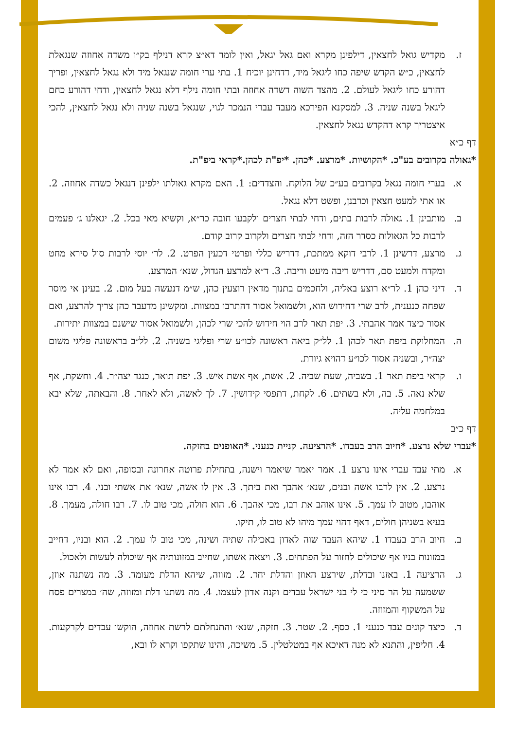ז. מקדיש גואל לחצאין, דילפינן מקרא ואם גאל יגאל, ואין לומר דא״צ קרא דנילף בק״ו משדה אחוזה שנגאלת לחצאין, כ״ש הקדש שיפה כחו ליגאל מיד, דדחינן יוכיח 1. בתי ערי חומה שנגאל מיד ולא נגאל לחצאין, ופריך דהורע כחו ליגאל לעולם. 2. מהצד השוה דשדה אחוזה ובתי חומה נילף דלא נגאל לחצאין, ודחי דהורע כחם ליגאל בשנה שניה. 3. למסקנא הפירכא מעבד עברי הנמכר לגוי, שנגאל בשנה שניה ולא נגאל לחצאין, להכי איצטריך קרא דהקדש נגאל לחצאין.
דף כ״א
*גאולה בקרובים בע"כ. *הקושיות. *מרצע. *כהן. *יפ"ת לכהן.*קראי ביפ"ת.
א. בערי חומה נגאל בקרובים בע״כ של הלוקח. והצדדים: 1. האם מקרא גאולתו ילפינן דנגאל כשדה אחוזה. 2. או אתי למעט חצאין וכרבנן, ופשט דלא נגאל.
ב. מותבינן 1. גאולה לרבות בתים, ודחי לבתי חצרים ולקבעו חובה כר״א, וקשיא מאי בכל. 2. יגאלנו ג׳ פעמים לרבות כל הגאולות כסדר הזה, ודחי לבתי חצרים ולקרוב קרוב קודם.
ג. מרצע, דרשינן 1. לרבי דוקא ממתכת, דדריש כללי ופרטי דכעין הפרט. 2. לר׳ יוסי לרבות סול סירא מחט ומקדח ולמעט סם, דדריש ריבה מיעט וריבה. 3. ד״א למרצע הגדול, שנא׳ המרצע.
ד. דיני כהן 1. לר״א רוצע באליה, ולחכמים בתנוך מדאין רוצעין כהן, ש״מ דנעשה בעל מום. 2. בעינן אי מוסר שפחה כנענית, לרב שרי דחידוש הוא, ולשמואל אסור דהתרבו במצוות. ומקשינן מדעבד כהן צריך להרצע, ואם אסור כיצד אמר אהבתי. 3. יפת תאר לרב הוי חידוש להכי שרי לכהן, ולשמואל אסור שישנם במצוות יתירות.
ה. המחלוקת ביפת תאר לכהן 1. לל״ק ביאה ראשונה לכו״ע שרי ופליגי בשניה. 2. לל״ב בראשונה פליגי משום יצה״ר, ובשניה אסור לכו״ע דהויא גיורת.
ו. קראי ביפת תאר 1. בשביה, שעת שביה. 2. אשת, אף אשת איש. 3. יפת תואר, כנגד יצה״ר. 4. וחשקת, אף שלא נאה. 5. בה, ולא בשתים. 6. לקחת, דתפסי קידושין. 7. לך לאשה, ולא לאחר. 8. והבאתה, שלא יבא במלחמה עליה.
דף כ״ב
*עברי שלא נרצע. *חיוב הרב בעבדו. *הרציעה. קניית כנעני. *האופנים בחזקה.
א. מתי עבד עברי אינו נרצע 1. אמר יאמר שיאמר וישנה, בתחילת פרוטה אחרונה ובסופה, ואם לא אמר לא נרצע. 2. אין לרבו אשה ובנים, שנא׳ אהבך ואת ביתך. 3. אין לו אשה, שנא׳ את אשתי ובני. 4. רבו אינו אוהבו, מטוב לו עמך. 5. אינו אוהב את רבו, מכי אהבך. 6. הוא חולה, מכי טוב לו. 7. רבו חולה, מעמך. 8. בעיא בשניהן חולים, דאף דהוי עמך מיהו לא טוב לו, תיקו.
ב. חיוב הרב בעבדו 1. שיהא העבד שוה לאדון באכילה שתיה ושינה, מכי טוב לו עמך. 2. הוא ובניו, דחייב במזונות בניו אף שיכולים לחזור על הפתחים. 3. ויצאה אשתו, שחייב במזונותיה אף שיכולה לעשות ולאכול.
ג. הרציעה 1. באזנו ובדלת, שירצע האוזן והדלת יחד. 2. מזוזה, שיהא הדלת מעומד. 3. מה נשתנה אוזן, ששמעה על הר סיני כי לי בני ישראל עבדים וקנה אדון לעצמו. 4. מה נשתנו דלת ומזוזה, שה׳ במצרים פסח על המשקוף והמזוזה.
ד. כיצד קונים עבד כנעני 1. כסף. 2. שטר. 3. חזקה, שנא׳ והתנחלתם לרשת אחוזה, הוקשו עבדים לקרקעות. 4. חליפין, והתנא לא מנה דאיכא אף במטלטלין. 5. משיכה, והינו שתקפו וקרא לו ובא,